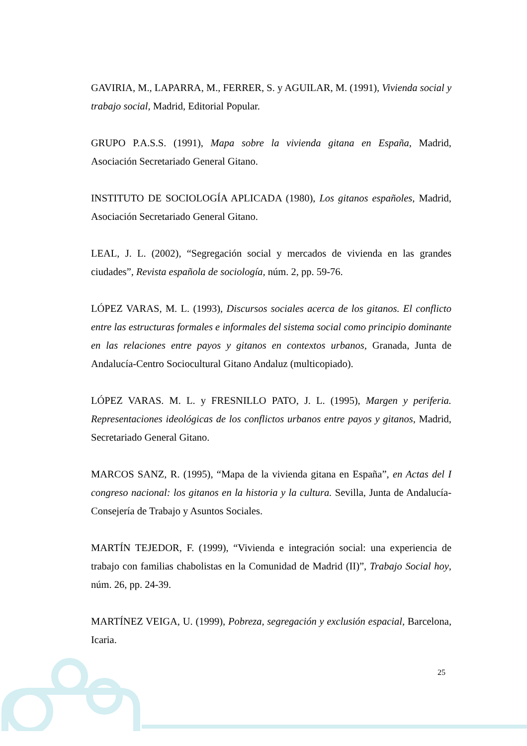GAVIRIA, M., LAPARRA, M., FERRER, S. y AGUILAR, M. (1991), Vivienda social y trabajo social, Madrid, Editorial Popular.
GRUPO P.A.S.S. (1991), Mapa sobre la vivienda gitana en España, Madrid, Asociación Secretariado General Gitano.
INSTITUTO DE SOCIOLOGÍA APLICADA (1980), Los gitanos españoles, Madrid, Asociación Secretariado General Gitano.
LEAL, J. L. (2002), “Segregación social y mercados de vivienda en las grandes ciudades”, Revista española de sociología, núm. 2, pp. 59-76.
LÓPEZ VARAS, M. L. (1993), Discursos sociales acerca de los gitanos. El conflicto entre las estructuras formales e informales del sistema social como principio dominante en las relaciones entre payos y gitanos en contextos urbanos, Granada, Junta de Andalucía-Centro Sociocultural Gitano Andaluz (multicopiado).
LÓPEZ VARAS. M. L. y FRESNILLO PATO, J. L. (1995), Margen y periferia. Representaciones ideológicas de los conflictos urbanos entre payos y gitanos, Madrid, Secretariado General Gitano.
MARCOS SANZ, R. (1995), “Mapa de la vivienda gitana en España”, en Actas del I congreso nacional: los gitanos en la historia y la cultura. Sevilla, Junta de Andalucía-Consejería de Trabajo y Asuntos Sociales.
MARTÍN TEJEDOR, F. (1999), “Vivienda e integración social: una experiencia de trabajo con familias chabolistas en la Comunidad de Madrid (II)”, Trabajo Social hoy, núm. 26, pp. 24-39.
MARTÍNEZ VEIGA, U. (1999), Pobreza, segregación y exclusión espacial, Barcelona, Icaria.
25